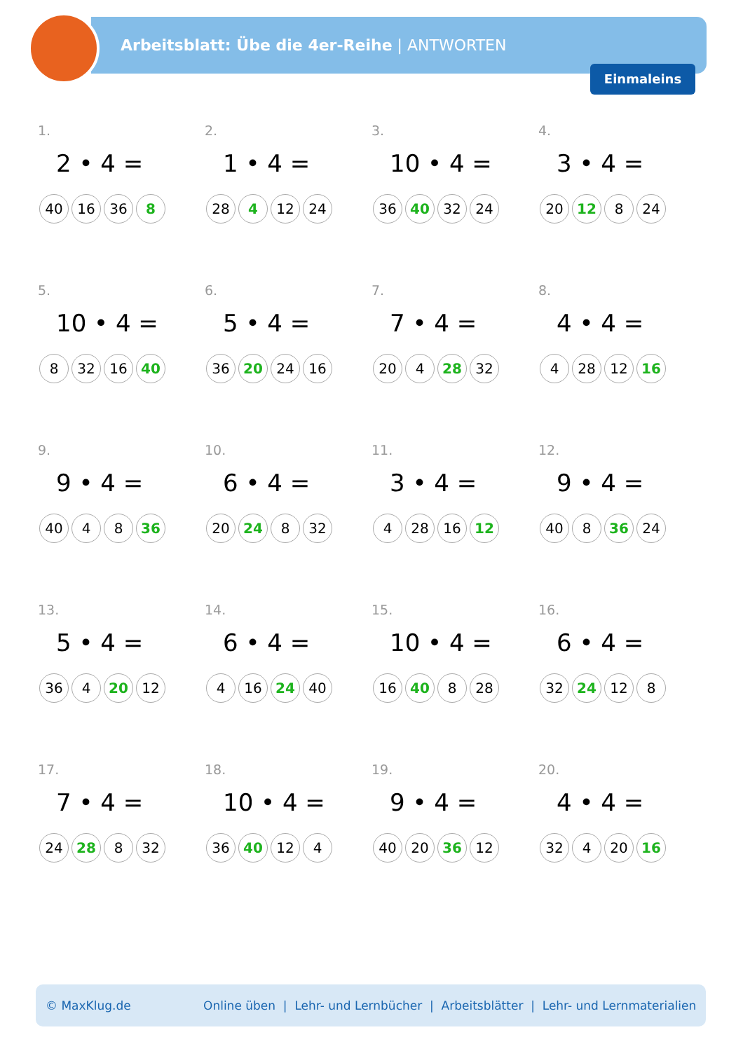Arbeitsblatt: Übe die 4er-Reihe | ANTWORTEN
Einmaleins
1.
2 • 4 =
40 16 36 8
2.
1 • 4 =
28 4 12 24
3.
10 • 4 =
36 40 32 24
4.
3 • 4 =
20 12 8 24
5.
10 • 4 =
8 32 16 40
6.
5 • 4 =
36 20 24 16
7.
7 • 4 =
20 4 28 32
8.
4 • 4 =
4 28 12 16
9.
9 • 4 =
40 4 8 36
10.
6 • 4 =
20 24 8 32
11.
3 • 4 =
4 28 16 12
12.
9 • 4 =
40 8 36 24
13.
5 • 4 =
36 4 20 12
14.
6 • 4 =
4 16 24 40
15.
10 • 4 =
16 40 8 28
16.
6 • 4 =
32 24 12 8
17.
7 • 4 =
24 28 8 32
18.
10 • 4 =
36 40 12 4
19.
9 • 4 =
40 20 36 12
20.
4 • 4 =
32 4 20 16
© MaxKlug.de Online üben | Lehr- und Lernbücher | Arbeitsblätter | Lehr- und Lernmaterialien